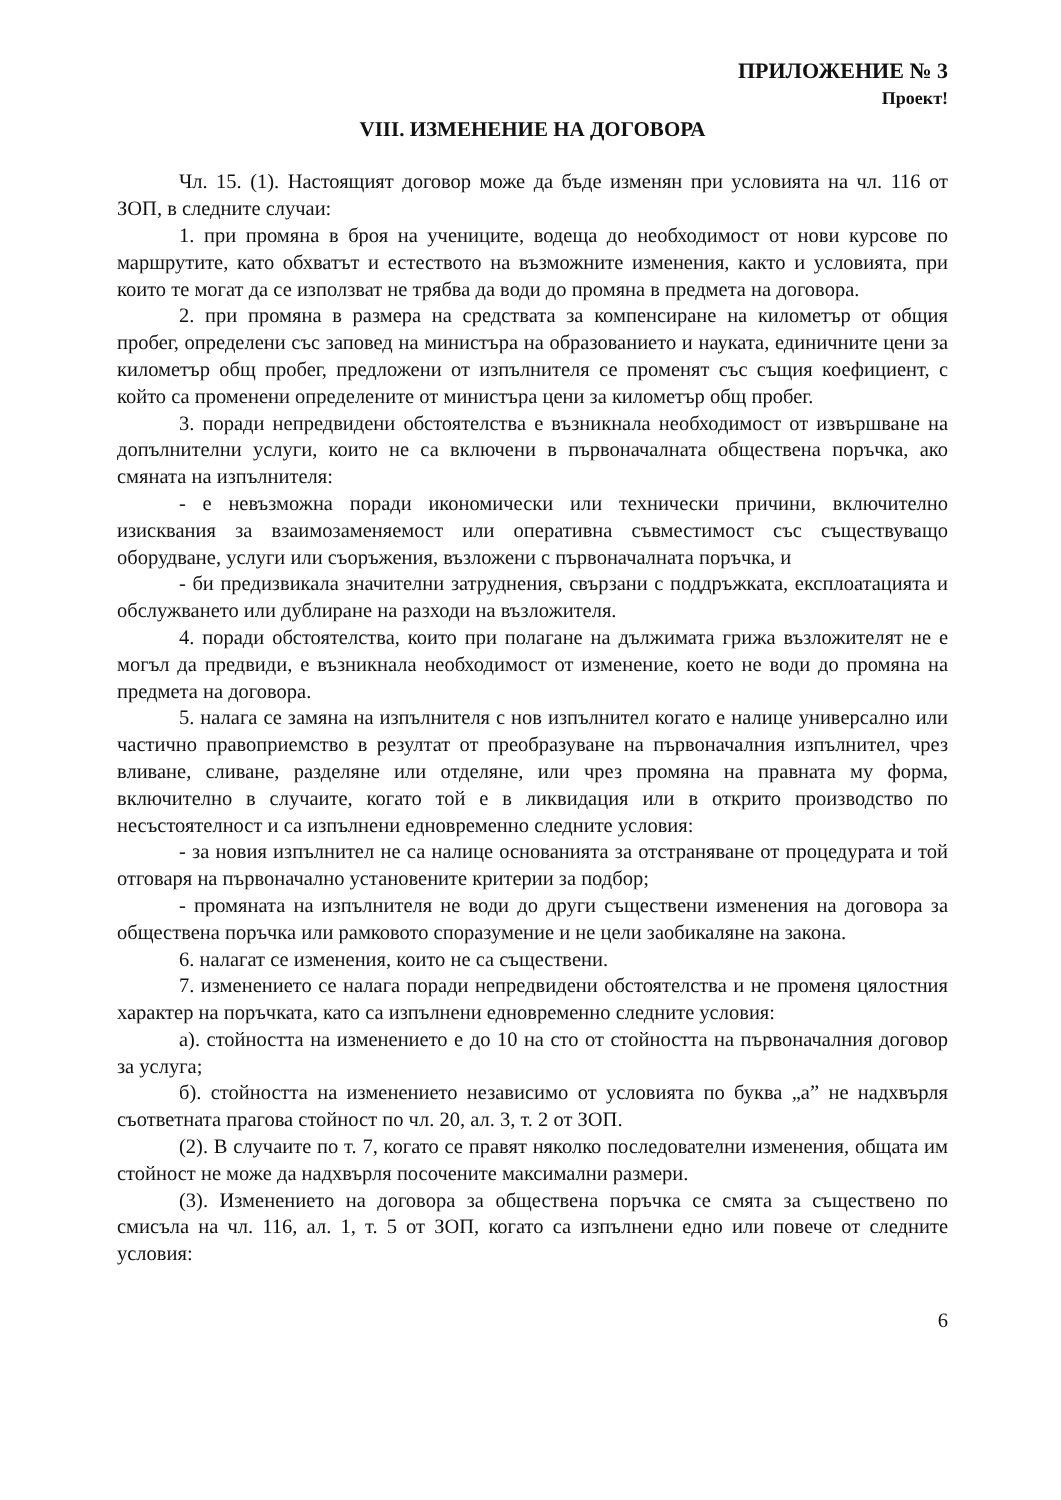ПРИЛОЖЕНИЕ № 3
Проект!
VIII. ИЗМЕНЕНИЕ НА ДОГОВОРА
Чл. 15. (1). Настоящият договор може да бъде изменян при условията на чл. 116 от ЗОП, в следните случаи:
1. при промяна в броя на учениците, водеща до необходимост от нови курсове по маршрутите, като обхватът и естеството на възможните изменения, както и условията, при които те могат да се използват не трябва да води до промяна в предмета на договора.
2. при промяна в размера на средствата за компенсиране на километър от общия пробег, определени със заповед на министъра на образованието и науката, единичните цени за километър общ пробег, предложени от изпълнителя се променят със същия коефициент, с който са променени определените от министъра цени за километър общ пробег.
3. поради непредвидени обстоятелства е възникнала необходимост от извършване на допълнителни услуги, които не са включени в първоначалната обществена поръчка, ако смяната на изпълнителя:
- е невъзможна поради икономически или технически причини, включително изисквания за взаимозаменяемост или оперативна съвместимост със съществуващо оборудване, услуги или съоръжения, възложени с първоначалната поръчка, и
- би предизвикала значителни затруднения, свързани с поддръжката, експлоатацията и обслужването или дублиране на разходи на възложителя.
4. поради обстоятелства, които при полагане на дължимата грижа възложителят не е могъл да предвиди, е възникнала необходимост от изменение, което не води до промяна на предмета на договора.
5. налага се замяна на изпълнителя с нов изпълнител когато е налице универсално или частично правоприемство в резултат от преобразуване на първоначалния изпълнител, чрез вливане, сливане, разделяне или отделяне, или чрез промяна на правната му форма, включително в случаите, когато той е в ликвидация или в открито производство по несъстоятелност и са изпълнени едновременно следните условия:
- за новия изпълнител не са налице основанията за отстраняване от процедурата и той отговаря на първоначално установените критерии за подбор;
- промяната на изпълнителя не води до други съществени изменения на договора за обществена поръчка или рамковото споразумение и не цели заобикаляне на закона.
6. налагат се изменения, които не са съществени.
7. изменението се налага поради непредвидени обстоятелства и не променя цялостния характер на поръчката, като са изпълнени едновременно следните условия:
а). стойността на изменението е до 10 на сто от стойността на първоначалния договор за услуга;
б). стойността на изменението независимо от условията по буква „а” не надхвърля съответната прагова стойност по чл. 20, ал. 3, т. 2 от ЗОП.
(2). В случаите по т. 7, когато се правят няколко последователни изменения, общата им стойност не може да надхвърля посочените максимални размери.
(3). Изменението на договора за обществена поръчка се смята за съществено по смисъла на чл. 116, ал. 1, т. 5 от ЗОП, когато са изпълнени едно или повече от следните условия:
6